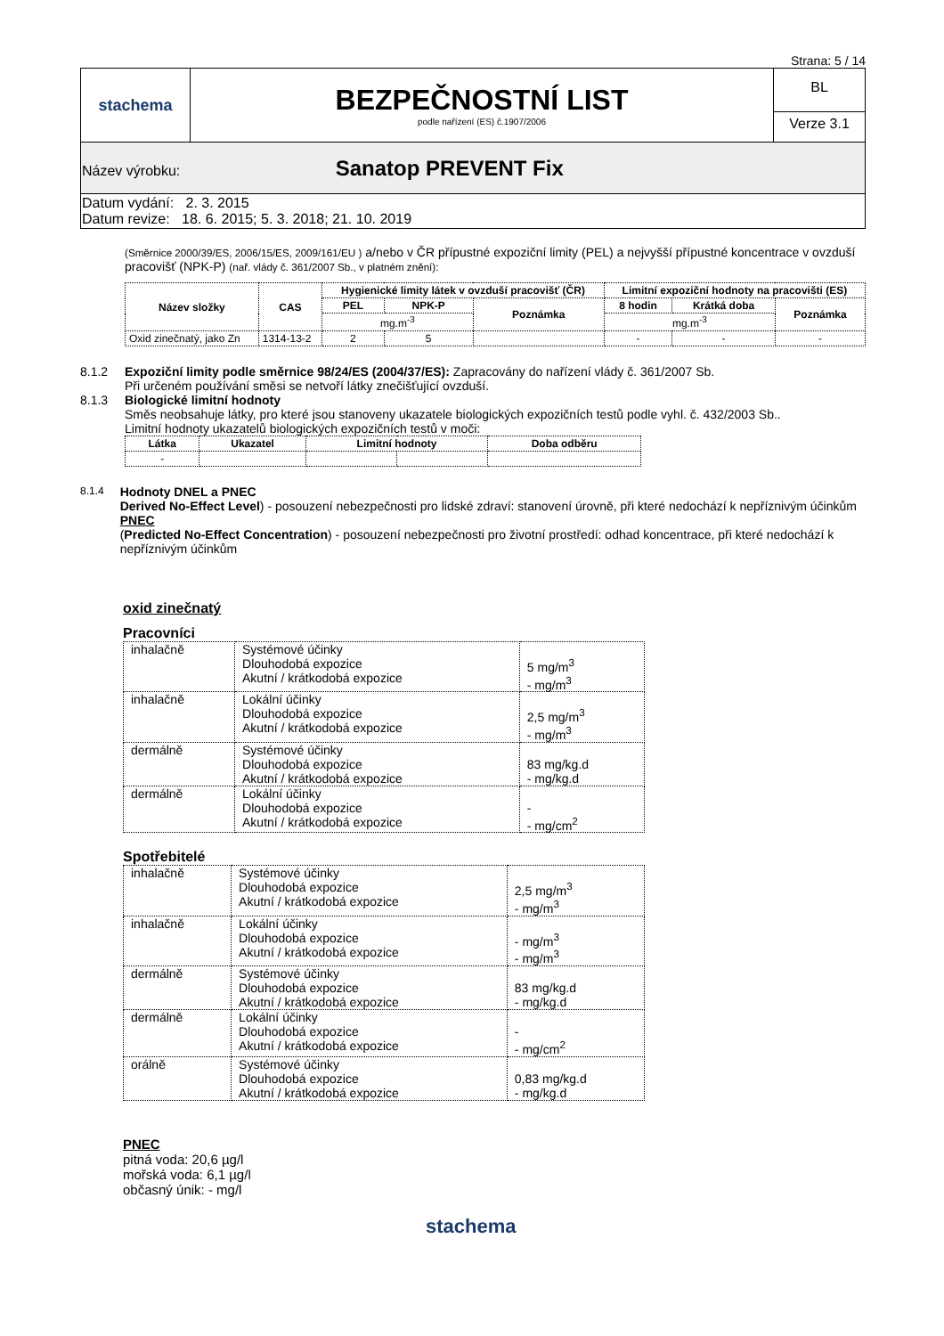Strana: 5 / 14
| stachema | BEZPEČNOSTNÍ LIST podle nařízení (ES) č.1907/2006 | BL Verze 3.1 |
| Název výrobku: Sanatop PREVENT Fix | | |
| Datum vydání: 2. 3. 2015 Datum revize: 18. 6. 2015; 5. 3. 2018; 21. 10. 2019 | | |
(Směrnice 2000/39/ES, 2006/15/ES, 2009/161/EU ) a/nebo v ČR přípustné expoziční limity (PEL) a nejvyšší přípustné koncentrace v ovzduší pracovišť (NPK-P) (nař. vlády č. 361/2007 Sb., v platném znění):
| Název složky | CAS | Hygienické limity látek v ovzduší pracovišť (ČR) | | | Limitní expoziční hodnoty na pracovišti (ES) | | |
| --- | --- | --- | --- | --- | --- | --- | --- |
| | | PEL | NPK-P | Poznámka | 8 hodin | Krátká doba | Poznámka |
| | | mg.m<sup>-3</sup> | | | mg.m<sup>-3</sup> | | |
| Oxid zinečnatý, jako Zn | 1314-13-2 | 2 | 5 | | - | - | - |
8.1.2 Expoziční limity podle směrnice 98/24/ES (2004/37/ES): Zapracovány do nařízení vlády č. 361/2007 Sb.
Při určeném používání směsi se netvoří látky znečišťující ovzduší.
8.1.3 Biologické limitní hodnoty
Směs neobsahuje látky, pro které jsou stanoveny ukazatele biologických expozičních testů podle vyhl. č. 432/2003 Sb..
Limitní hodnoty ukazatelů biologických expozičních testů v moči:
| Látka | Ukazatel | Limitní hodnoty | | Doba odběru |
| --- | --- | --- | --- | --- |
| - | | | | |
8.1.4
Hodnoty DNEL a PNEC
Derived No-Effect Level) - posouzení nebezpečnosti pro lidské zdraví: stanovení úrovně, při které nedochází k nepříznivým účinkům
PNEC
(Predicted No-Effect Concentration) - posouzení nebezpečnosti pro životní prostředí: odhad koncentrace, při které nedochází k nepříznivým účinkům
oxid zinečnatý
Pracovníci
| inhalačně | Systémové účinky Dlouhodobá expozice Akutní / krátkodobá expozice | 5 mg/m<sup>3</sup> - mg/m<sup>3</sup> |
| inhalačně | Lokální účinky Dlouhodobá expozice Akutní / krátkodobá expozice | 2,5 mg/m<sup>3</sup> - mg/m<sup>3</sup> |
| dermálně | Systémové účinky Dlouhodobá expozice Akutní / krátkodobá expozice | 83 mg/kg.d - mg/kg.d |
| dermálně | Lokální účinky Dlouhodobá expozice Akutní / krátkodobá expozice | - - mg/cm<sup>2</sup> |
Spotřebitelé
| inhalačně | Systémové účinky Dlouhodobá expozice Akutní / krátkodobá expozice | 2,5 mg/m<sup>3</sup> - mg/m<sup>3</sup> |
| inhalačně | Lokální účinky Dlouhodobá expozice Akutní / krátkodobá expozice | - mg/m<sup>3</sup> - mg/m<sup>3</sup> |
| dermálně | Systémové účinky Dlouhodobá expozice Akutní / krátkodobá expozice | 83 mg/kg.d - mg/kg.d |
| dermálně | Lokální účinky Dlouhodobá expozice Akutní / krátkodobá expozice | - - mg/cm<sup>2</sup> |
| orálně | Systémové účinky Dlouhodobá expozice Akutní / krátkodobá expozice | 0,83 mg/kg.d - mg/kg.d |
PNEC
pitná voda: 20,6 µg/l
mořská voda: 6,1 µg/l
občasný únik: - mg/l
stachema